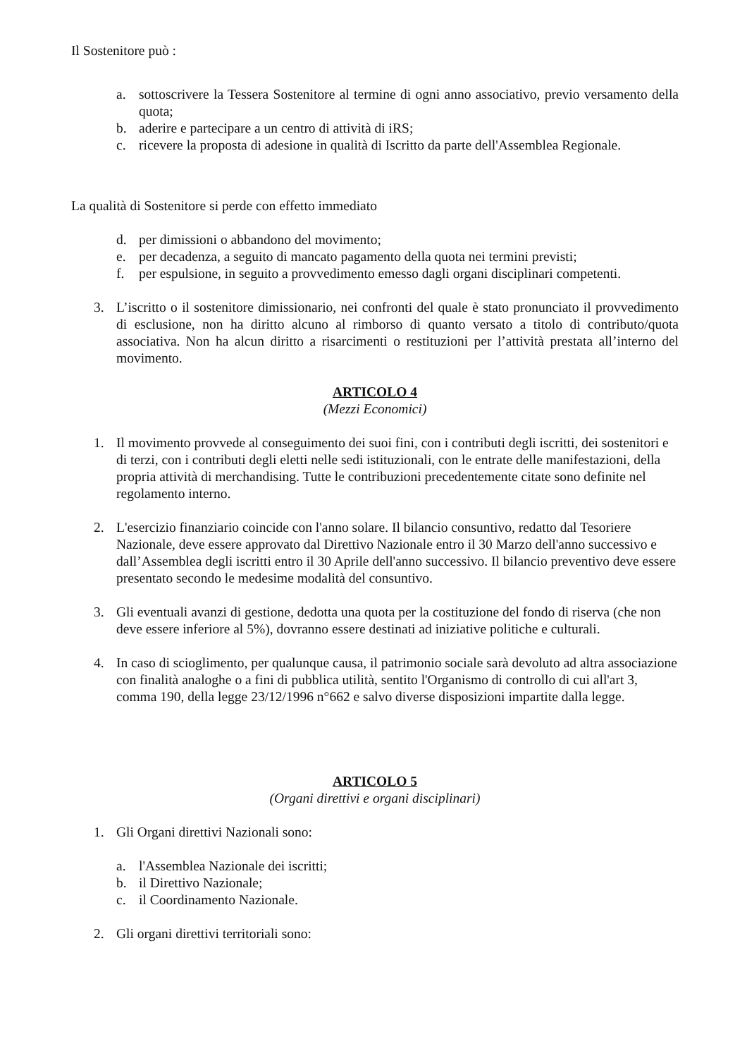Il Sostenitore può :
a. sottoscrivere la Tessera Sostenitore al termine di ogni anno associativo, previo versamento della quota;
b. aderire e partecipare a un centro di attività di iRS;
c. ricevere la proposta di adesione in qualità di Iscritto da parte dell'Assemblea Regionale.
La qualità di Sostenitore si perde con effetto immediato
d. per dimissioni o abbandono del movimento;
e. per decadenza, a seguito di mancato pagamento della quota nei termini previsti;
f. per espulsione, in seguito a provvedimento emesso dagli organi disciplinari competenti.
3. L’iscritto o il sostenitore dimissionario, nei confronti del quale è stato pronunciato il provvedimento di esclusione, non ha diritto alcuno al rimborso di quanto versato a titolo di contributo/quota associativa. Non ha alcun diritto a risarcimenti o restituzioni per l’attività prestata all’interno del movimento.
ARTICOLO 4
(Mezzi Economici)
1. Il movimento provvede al conseguimento dei suoi fini, con i contributi degli iscritti, dei sostenitori e di terzi, con i contributi degli eletti nelle sedi istituzionali, con le entrate delle manifestazioni, della propria attività di merchandising. Tutte le contribuzioni precedentemente citate sono definite nel regolamento interno.
2. L'esercizio finanziario coincide con l'anno solare. Il bilancio consuntivo, redatto dal Tesoriere Nazionale, deve essere approvato dal Direttivo Nazionale entro il 30 Marzo dell'anno successivo e dall’Assemblea degli iscritti entro il 30 Aprile dell'anno successivo. Il bilancio preventivo deve essere presentato secondo le medesime modalità del consuntivo.
3. Gli eventuali avanzi di gestione, dedotta una quota per la costituzione del fondo di riserva (che non deve essere inferiore al 5%), dovranno essere destinati ad iniziative politiche e culturali.
4. In caso di scioglimento, per qualunque causa, il patrimonio sociale sarà devoluto ad altra associazione con finalità analoghe o a fini di pubblica utilità, sentito l'Organismo di controllo di cui all'art 3, comma 190, della legge 23/12/1996 n°662 e salvo diverse disposizioni impartite dalla legge.
ARTICOLO 5
(Organi direttivi e organi disciplinari)
1. Gli Organi direttivi Nazionali sono:
a. l'Assemblea Nazionale dei iscritti;
b. il Direttivo Nazionale;
c. il Coordinamento Nazionale.
2. Gli organi direttivi territoriali sono: